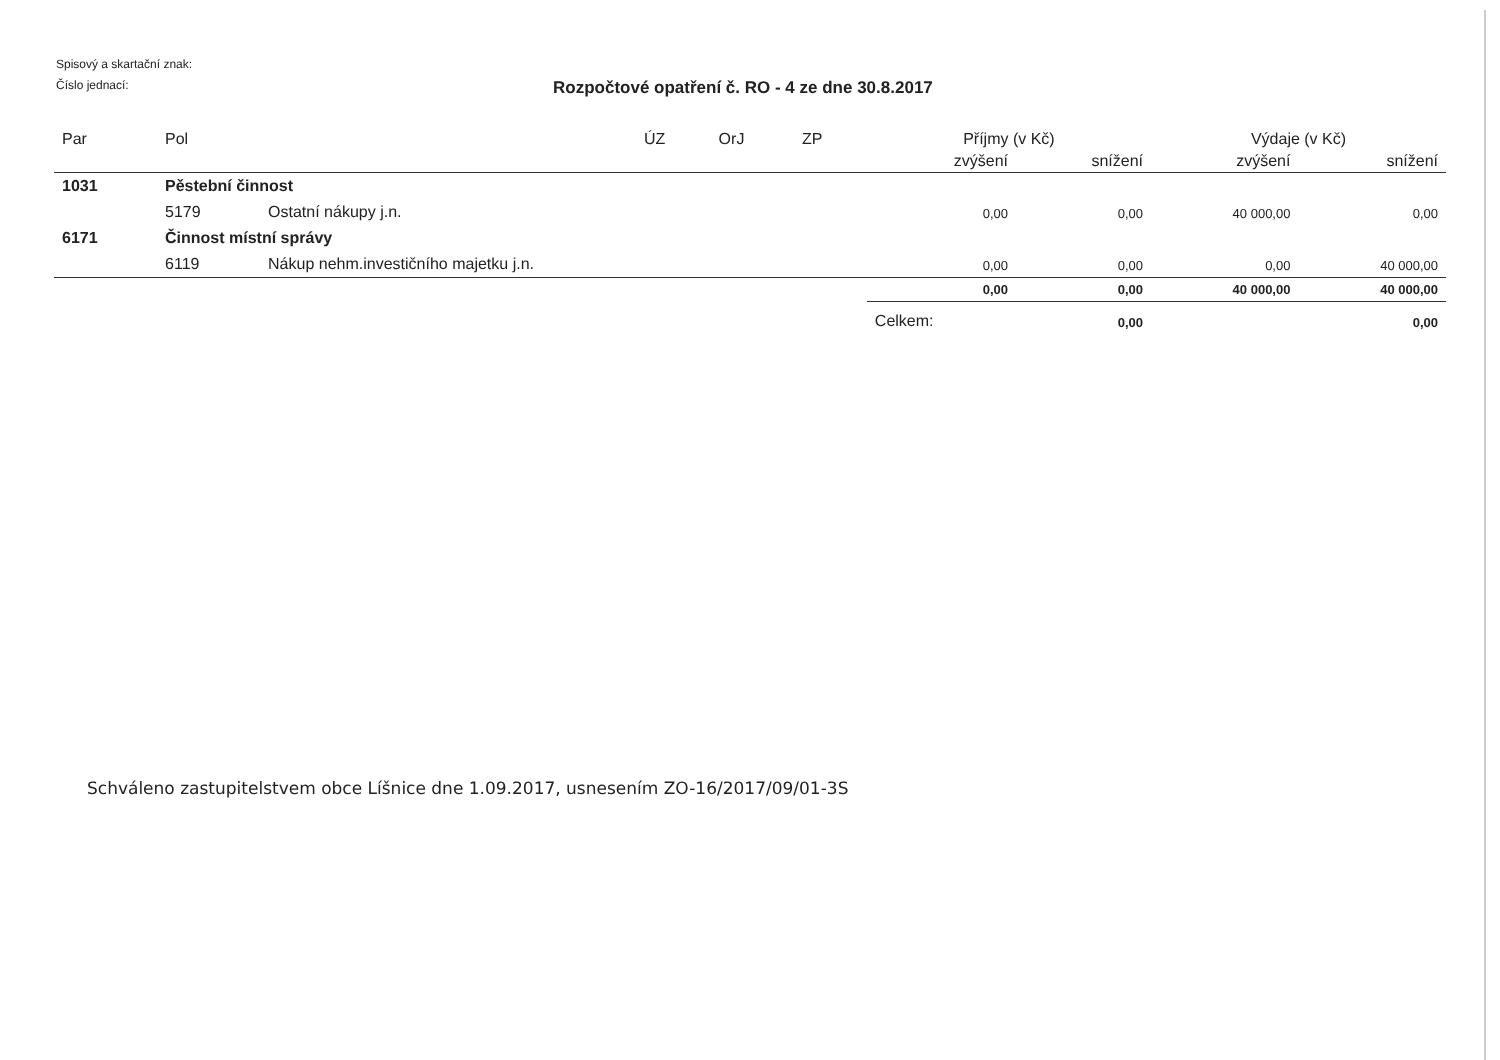Spisový a skartační znak:
Číslo jednací:
Rozpočtové opatření č. RO - 4 ze dne 30.8.2017
| Par | Pol | | ÚZ | OrJ | ZP | Příjmy (v Kč) | | Výdaje (v Kč) | |
| --- | --- | --- | --- | --- | --- | --- | --- | --- | --- |
| | | | | | | zvýšení | snížení | zvýšení | snížení |
| 1031 | Pěstební činnost | | | | | | | | |
| | 5179 | Ostatní nákupy j.n. | | | | 0,00 | 0,00 | 40 000,00 | 0,00 |
| 6171 | Činnost místní správy | | | | | | | | |
| | 6119 | Nákup nehm.investičního majetku j.n. | | | | 0,00 | 0,00 | 0,00 | 40 000,00 |
| | | | | | | 0,00 | 0,00 | 40 000,00 | 40 000,00 |
| | | | | | | Celkem: | 0,00 | | 0,00 |
Schváleno zastupitelstvem obce Líšnice dne 1.09.2017, usnesením ZO-16/2017/09/01-3S